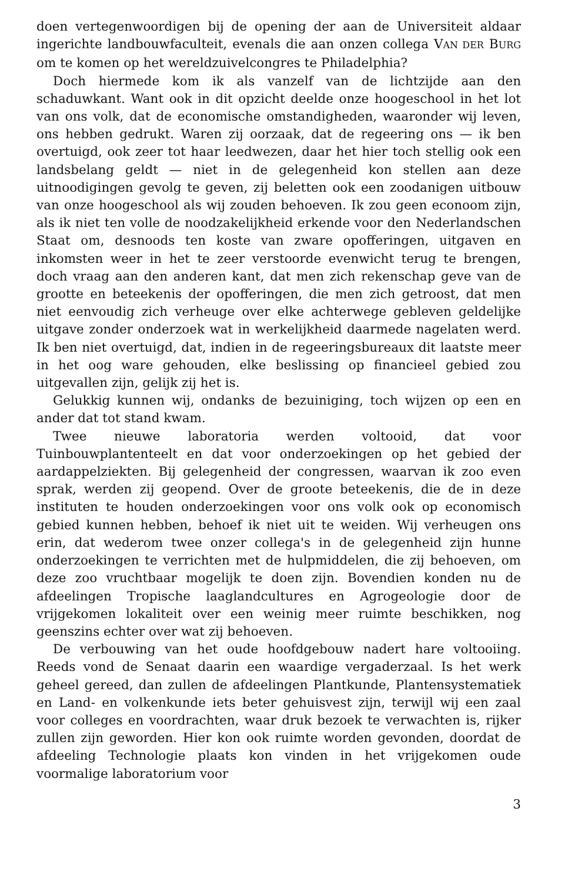doen vertegenwoordigen bij de opening der aan de Universiteit aldaar ingerichte landbouwfaculteit, evenals die aan onzen collega VAN DER BURG om te komen op het wereldzuivelcongres te Philadelphia?
Doch hiermede kom ik als vanzelf van de lichtzijde aan den schaduwkant. Want ook in dit opzicht deelde onze hoogeschool in het lot van ons volk, dat de economische omstandigheden, waaronder wij leven, ons hebben gedrukt. Waren zij oorzaak, dat de regeering ons — ik ben overtuigd, ook zeer tot haar leedwezen, daar het hier toch stellig ook een landsbelang geldt — niet in de gelegenheid kon stellen aan deze uitnoodigingen gevolg te geven, zij beletten ook een zoodanigen uitbouw van onze hoogeschool als wij zouden behoeven. Ik zou geen econoom zijn, als ik niet ten volle de noodzakelijkheid erkende voor den Nederlandschen Staat om, desnoods ten koste van zware opofferingen, uitgaven en inkomsten weer in het te zeer verstoorde evenwicht terug te brengen, doch vraag aan den anderen kant, dat men zich rekenschap geve van de grootte en beteekenis der opofferingen, die men zich getroost, dat men niet eenvoudig zich verheuge over elke achterwege gebleven geldelijke uitgave zonder onderzoek wat in werkelijkheid daarmede nagelaten werd. Ik ben niet overtuigd, dat, indien in de regeeringsbureaux dit laatste meer in het oog ware gehouden, elke beslissing op financieel gebied zou uitgevallen zijn, gelijk zij het is.
Gelukkig kunnen wij, ondanks de bezuiniging, toch wijzen op een en ander dat tot stand kwam.
Twee nieuwe laboratoria werden voltooid, dat voor Tuinbouwplantenteelt en dat voor onderzoekingen op het gebied der aardappelziekten. Bij gelegenheid der congressen, waarvan ik zoo even sprak, werden zij geopend. Over de groote beteekenis, die de in deze instituten te houden onderzoekingen voor ons volk ook op economisch gebied kunnen hebben, behoef ik niet uit te weiden. Wij verheugen ons erin, dat wederom twee onzer collega's in de gelegenheid zijn hunne onderzoekingen te verrichten met de hulpmiddelen, die zij behoeven, om deze zoo vruchtbaar mogelijk te doen zijn. Bovendien konden nu de afdeelingen Tropische laaglandcultures en Agrogeologie door de vrijgekomen lokaliteit over een weinig meer ruimte beschikken, nog geenszins echter over wat zij behoeven.
De verbouwing van het oude hoofdgebouw nadert hare voltooiing. Reeds vond de Senaat daarin een waardige vergaderzaal. Is het werk geheel gereed, dan zullen de afdeelingen Plantkunde, Plantensystematiek en Land- en volkenkunde iets beter gehuisvest zijn, terwijl wij een zaal voor colleges en voordrachten, waar druk bezoek te verwachten is, rijker zullen zijn geworden. Hier kon ook ruimte worden gevonden, doordat de afdeeling Technologie plaats kon vinden in het vrijgekomen oude voormalige laboratorium voor
3